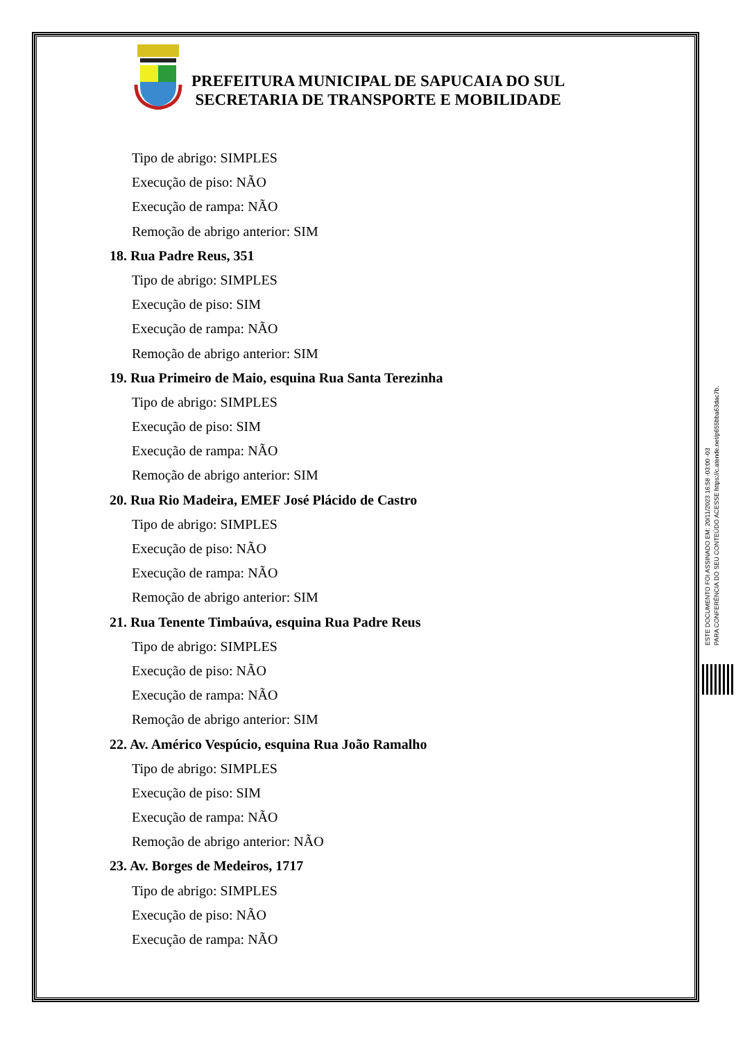PREFEITURA MUNICIPAL DE SAPUCAIA DO SUL
SECRETARIA DE TRANSPORTE E MOBILIDADE
Tipo de abrigo: SIMPLES
Execução de piso: NÃO
Execução de rampa: NÃO
Remoção de abrigo anterior: SIM
18. Rua Padre Reus, 351
Tipo de abrigo: SIMPLES
Execução de piso: SIM
Execução de rampa: NÃO
Remoção de abrigo anterior: SIM
19. Rua Primeiro de Maio, esquina Rua Santa Terezinha
Tipo de abrigo: SIMPLES
Execução de piso: SIM
Execução de rampa: NÃO
Remoção de abrigo anterior: SIM
20. Rua Rio Madeira, EMEF José Plácido de Castro
Tipo de abrigo: SIMPLES
Execução de piso: NÃO
Execução de rampa: NÃO
Remoção de abrigo anterior: SIM
21. Rua Tenente Timbaúva, esquina Rua Padre Reus
Tipo de abrigo: SIMPLES
Execução de piso: NÃO
Execução de rampa: NÃO
Remoção de abrigo anterior: SIM
22. Av. Américo Vespúcio, esquina Rua João Ramalho
Tipo de abrigo: SIMPLES
Execução de piso: SIM
Execução de rampa: NÃO
Remoção de abrigo anterior: NÃO
23. Av. Borges de Medeiros, 1717
Tipo de abrigo: SIMPLES
Execução de piso: NÃO
Execução de rampa: NÃO
ESTE DOCUMENTO FOI ASSINADO EM: 20/11/2023 16:58 -03:00 -03
PARA CONFERÊNCIA DO SEU CONTEÚDO ACESSE https://c.atende.net/p655bba63dac7b.